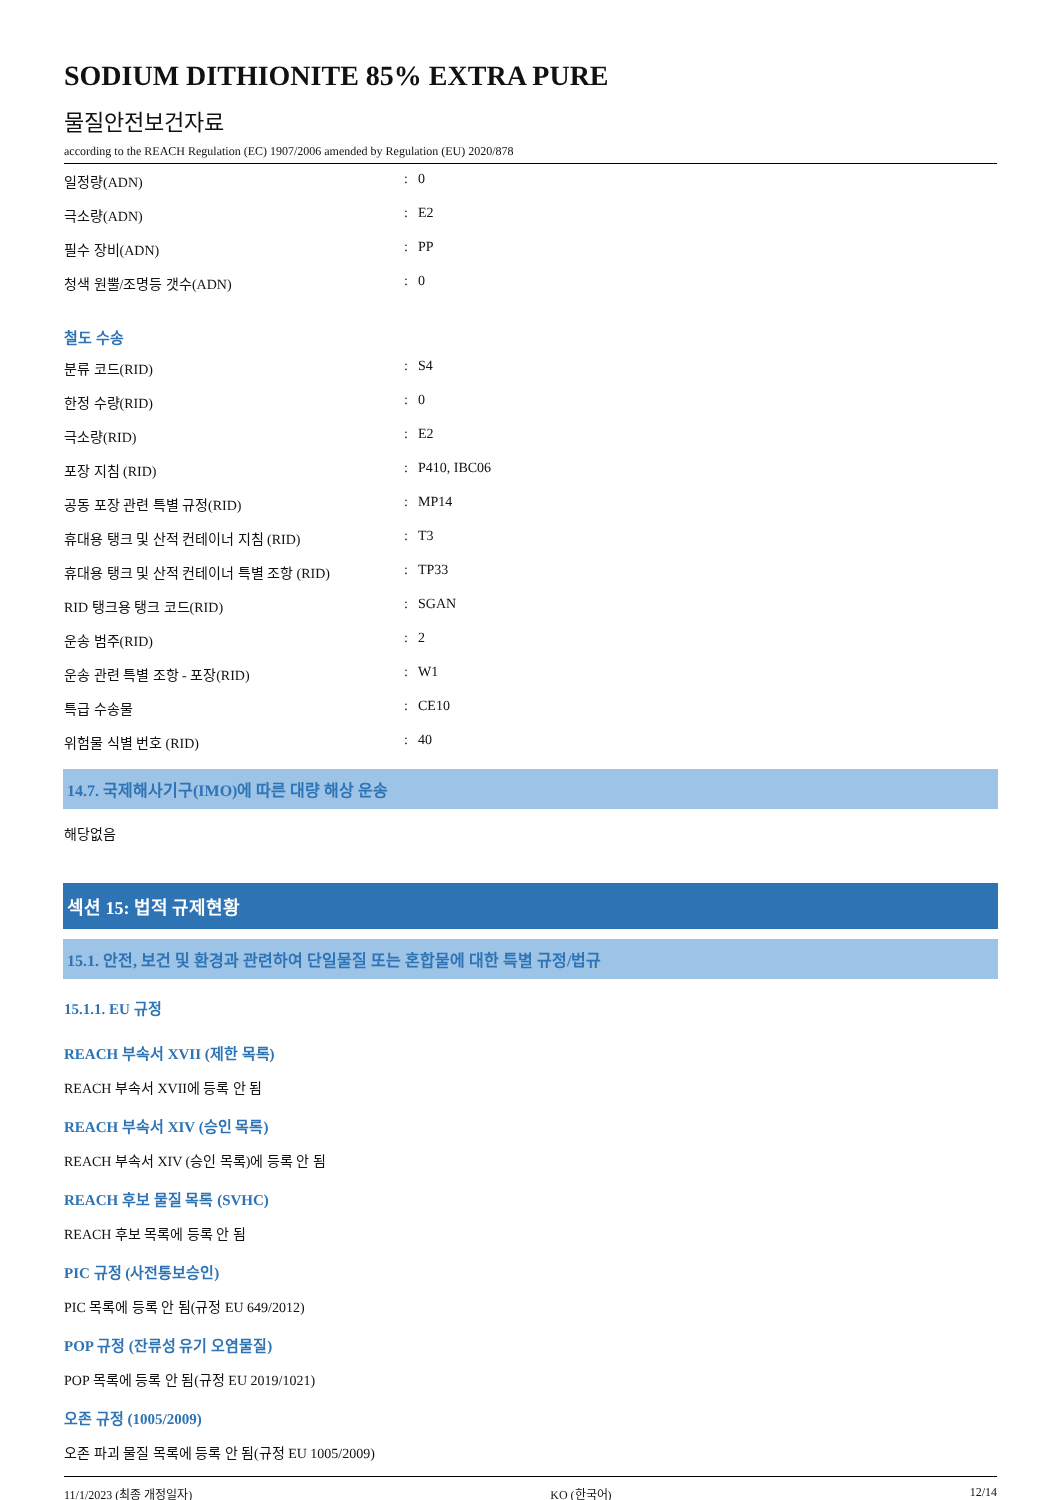SODIUM DITHIONITE 85% EXTRA PURE
물질안전보건자료
according to the REACH Regulation (EC) 1907/2006 amended by Regulation (EU) 2020/878
| 일정량(ADN) | : | 0 |
| 극소량(ADN) | : | E2 |
| 필수 장비(ADN) | : | PP |
| 청색 원뿔/조명등 갯수(ADN) | : | 0 |
철도 수송
| 분류 코드(RID) | : | S4 |
| 한정 수량(RID) | : | 0 |
| 극소량(RID) | : | E2 |
| 포장 지침 (RID) | : | P410, IBC06 |
| 공동 포장 관련 특별 규정(RID) | : | MP14 |
| 휴대용 탱크 및 산적 컨테이너 지침 (RID) | : | T3 |
| 휴대용 탱크 및 산적 컨테이너 특별 조항 (RID) | : | TP33 |
| RID 탱크용 탱크 코드(RID) | : | SGAN |
| 운송 범주(RID) | : | 2 |
| 운송 관련 특별 조항 - 포장(RID) | : | W1 |
| 특급 수송물 | : | CE10 |
| 위험물 식별 번호 (RID) | : | 40 |
14.7. 국제해사기구(IMO)에 따른 대량 해상 운송
해당없음
섹션 15: 법적 규제현황
15.1. 안전, 보건 및 환경과 관련하여 단일물질 또는 혼합물에 대한 특별 규정/법규
15.1.1. EU 규정
REACH 부속서 XVII (제한 목록)
REACH 부속서 XVII에 등록 안 됨
REACH 부속서 XIV (승인 목록)
REACH 부속서 XIV (승인 목록)에 등록 안 됨
REACH 후보 물질 목록 (SVHC)
REACH 후보 목록에 등록 안 됨
PIC 규정 (사전통보승인)
PIC 목록에 등록 안 됨(규정 EU 649/2012)
POP 규정 (잔류성 유기 오염물질)
POP 목록에 등록 안 됨(규정 EU 2019/1021)
오존 규정 (1005/2009)
오존 파괴 물질 목록에 등록 안 됨(규정 EU 1005/2009)
11/1/2023 (최종 개정일자) KO (한국어) 12/14